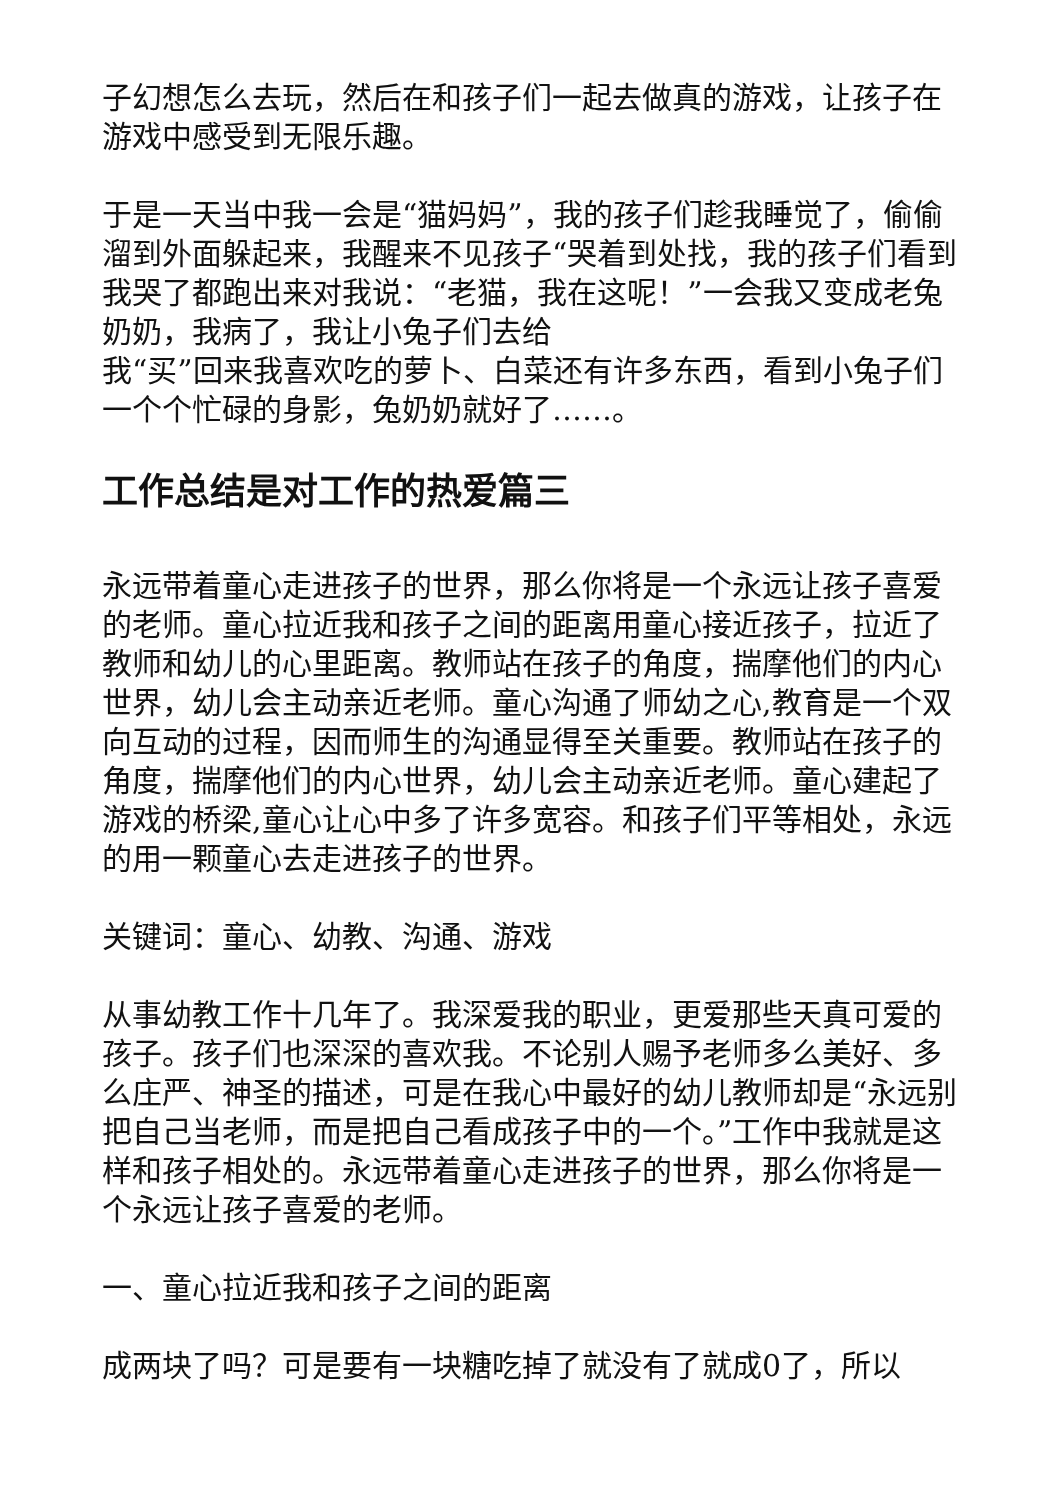子幻想怎么去玩，然后在和孩子们一起去做真的游戏，让孩子在游戏中感受到无限乐趣。
于是一天当中我一会是“猫妈妈”，我的孩子们趁我睡觉了，偷偷溜到外面躲起来，我醒来不见孩子“哭着到处找，我的孩子们看到我哭了都跑出来对我说：“老猫，我在这呢！”一会我又变成老兔奶奶，我病了，我让小兔子们去给
我“买”回来我喜欢吃的萝卜、白菜还有许多东西，看到小兔子们一个个忙碌的身影，兔奶奶就好了……。
工作总结是对工作的热爱篇三
永远带着童心走进孩子的世界，那么你将是一个永远让孩子喜爱的老师。童心拉近我和孩子之间的距离用童心接近孩子，拉近了教师和幼儿的心里距离。教师站在孩子的角度，揣摩他们的内心世界，幼儿会主动亲近老师。童心沟通了师幼之心,教育是一个双向互动的过程，因而师生的沟通显得至关重要。教师站在孩子的角度，揣摩他们的内心世界，幼儿会主动亲近老师。童心建起了游戏的桥梁,童心让心中多了许多宽容。和孩子们平等相处，永远的用一颗童心去走进孩子的世界。
关键词：童心、幼教、沟通、游戏
从事幼教工作十几年了。我深爱我的职业，更爱那些天真可爱的孩子。孩子们也深深的喜欢我。不论别人赐予老师多么美好、多么庄严、神圣的描述，可是在我心中最好的幼儿教师却是“永远别把自己当老师，而是把自己看成孩子中的一个。”工作中我就是这样和孩子相处的。永远带着童心走进孩子的世界，那么你将是一个永远让孩子喜爱的老师。
一、童心拉近我和孩子之间的距离
成两块了吗？可是要有一块糖吃掉了就没有了就成0了，所以